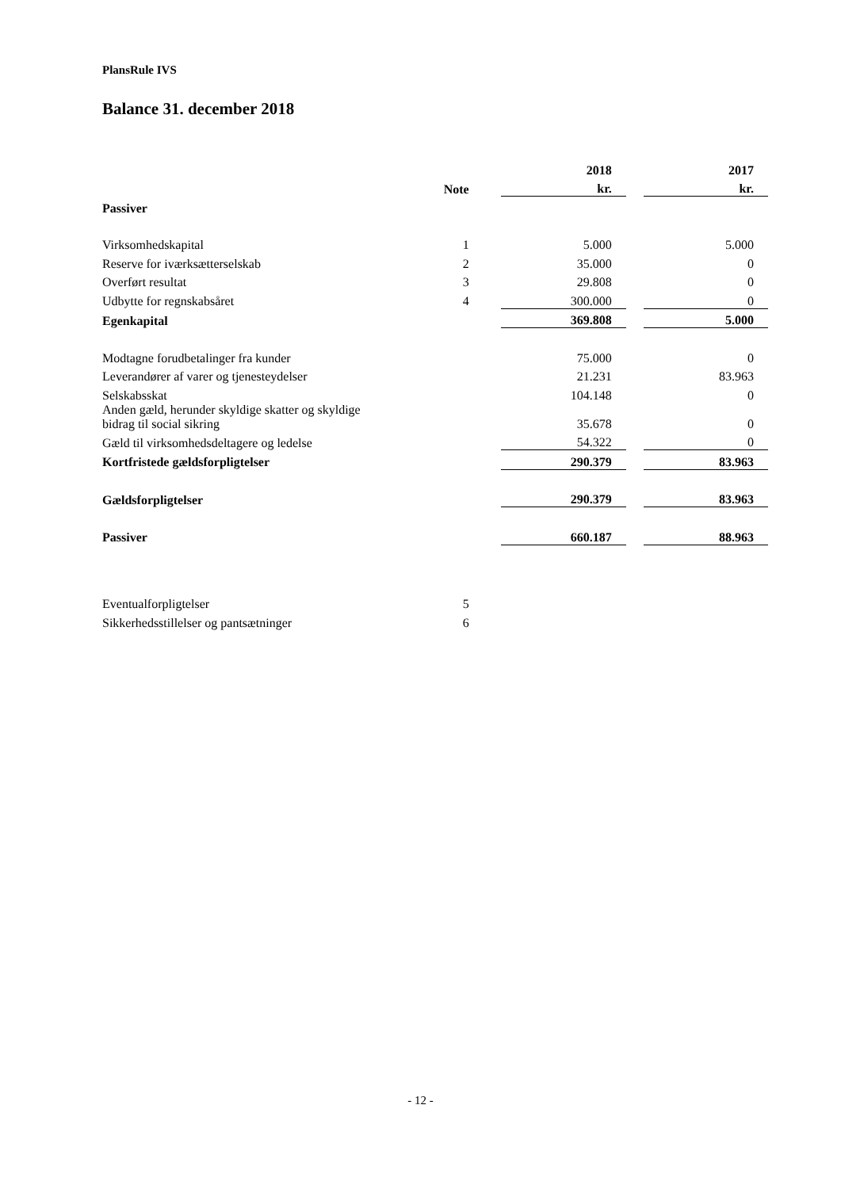PlansRule IVS
Balance 31. december 2018
| | | | 2018 | | 2017 |
| | Note | | kr. | | kr. |
| Passiver | | | | | |
| Virksomhedskapital | 1 | | 5.000 | | 5.000 |
| Reserve for iværksætterselskab | 2 | | 35.000 | | 0 |
| Overført resultat | 3 | | 29.808 | | 0 |
| Udbytte for regnskabsåret | 4 | | 300.000 | | 0 |
| Egenkapital | | | 369.808 | | 5.000 |
| Modtagne forudbetalinger fra kunder | | | 75.000 | | 0 |
| Leverandører af varer og tjenesteydelser | | | 21.231 | | 83.963 |
| Selskabsskat | | | 104.148 | | 0 |
| Anden gæld, herunder skyldige skatter og skyldige bidrag til social sikring | | | 35.678 | | 0 |
| Gæld til virksomhedsdeltagere og ledelse | | | 54.322 | | 0 |
| Kortfristede gældsforpligtelser | | | 290.379 | | 83.963 |
| Gældsforpligtelser | | | 290.379 | | 83.963 |
| Passiver | | | 660.187 | | 88.963 |
| Eventualforpligtelser | 5 | | | | |
| Sikkerhedsstillelser og pantsætninger | 6 | | | | |
- 12 -